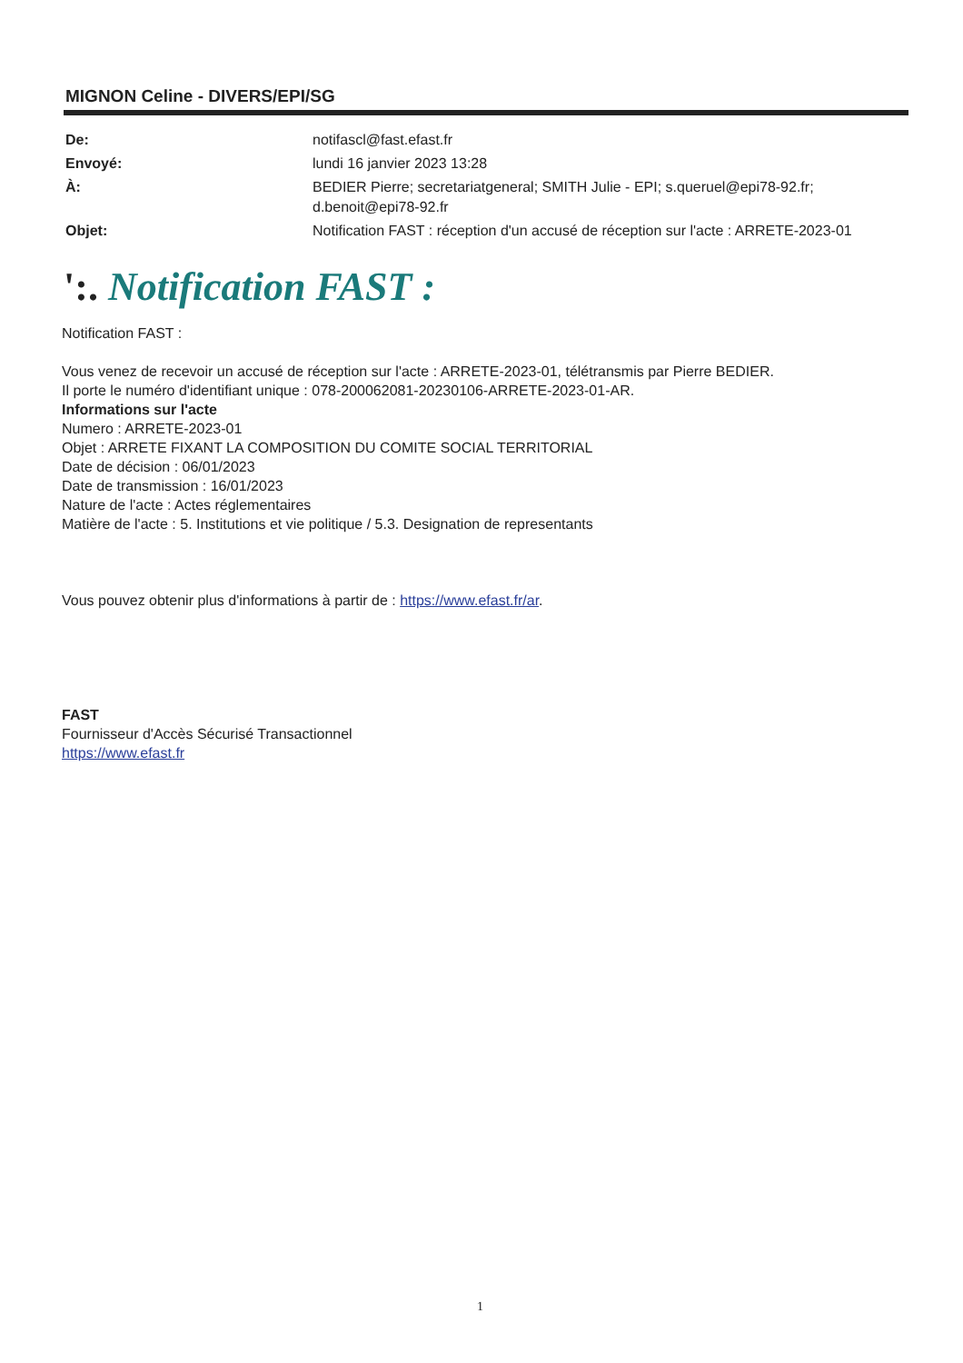MIGNON Celine - DIVERS/EPI/SG
| De: | notifascl@fast.efast.fr |
| Envoyé: | lundi 16 janvier 2023 13:28 |
| À: | BEDIER Pierre; secretariatgeneral; SMITH Julie - EPI; s.queruel@epi78-92.fr; d.benoit@epi78-92.fr |
| Objet: | Notification FAST : réception d'un accusé de réception sur l'acte : ARRETE-2023-01 |
':. Notification FAST :
Notification FAST :
Vous venez de recevoir un accusé de réception sur l'acte : ARRETE-2023-01, télétransmis par Pierre BEDIER.
Il porte le numéro d'identifiant unique : 078-200062081-20230106-ARRETE-2023-01-AR.
Informations sur l'acte
Numero : ARRETE-2023-01
Objet : ARRETE FIXANT LA COMPOSITION DU COMITE SOCIAL TERRITORIAL
Date de décision : 06/01/2023
Date de transmission : 16/01/2023
Nature de l'acte : Actes réglementaires
Matière de l'acte : 5. Institutions et vie politique / 5.3. Designation de representants
Vous pouvez obtenir plus d'informations à partir de : https://www.efast.fr/ar.
FAST
Fournisseur d'Accès Sécurisé Transactionnel
https://www.efast.fr
1